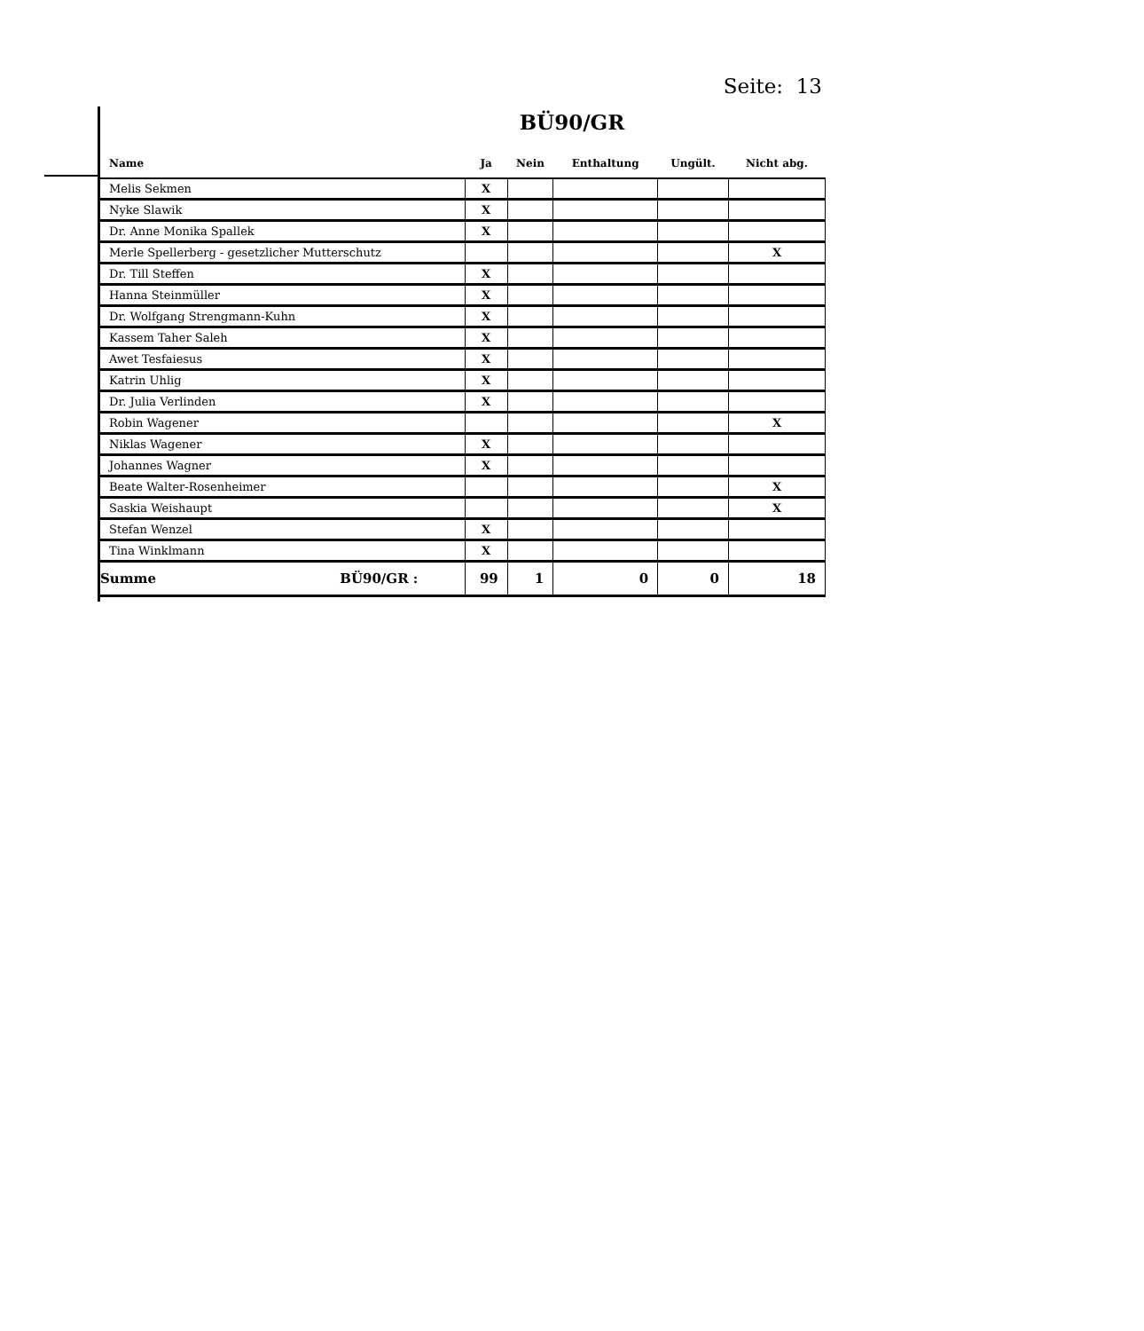Seite: 13
BÜ90/GR
| Name | Ja | Nein | Enthaltung | Ungült. | Nicht abg. |
| --- | --- | --- | --- | --- | --- |
| Melis Sekmen | X | | | | |
| Nyke Slawik | X | | | | |
| Dr. Anne Monika Spallek | X | | | | |
| Merle Spellerberg - gesetzlicher Mutterschutz | | | | | X |
| Dr. Till Steffen | X | | | | |
| Hanna Steinmüller | X | | | | |
| Dr. Wolfgang Strengmann-Kuhn | X | | | | |
| Kassem Taher Saleh | X | | | | |
| Awet Tesfaiesus | X | | | | |
| Katrin Uhlig | X | | | | |
| Dr. Julia Verlinden | X | | | | |
| Robin Wagener | | | | | X |
| Niklas Wagener | X | | | | |
| Johannes Wagner | X | | | | |
| Beate Walter-Rosenheimer | | | | | X |
| Saskia Weishaupt | | | | | X |
| Stefan Wenzel | X | | | | |
| Tina Winklmann | X | | | | |
| Summe BÜ90/GR : | 99 | 1 | 0 | 0 | 18 |